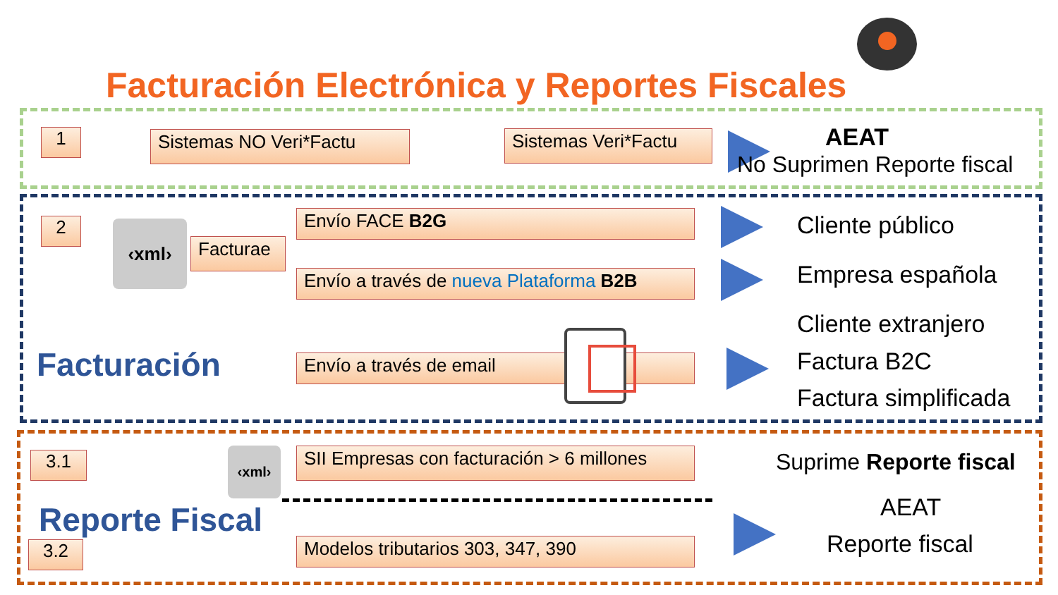Facturación Electrónica y Reportes Fiscales
1 Sistemas NO Veri*Factu
Sistemas Veri*Factu
AEAT
No Suprimen Reporte fiscal
2 ‹xml›
Facturae
Envío FACE B2G
Envío a través de nueva Plataforma B2B
Envío a través de email
Cliente público
Empresa española
Cliente extranjero
Factura B2C
Factura simplificada
Facturación
3.1 ‹xml›
SII Empresas con facturación > 6 millones
Suprime Reporte fiscal
Reporte Fiscal
3.2 Modelos tributarios 303, 347, 390
AEAT
Reporte fiscal